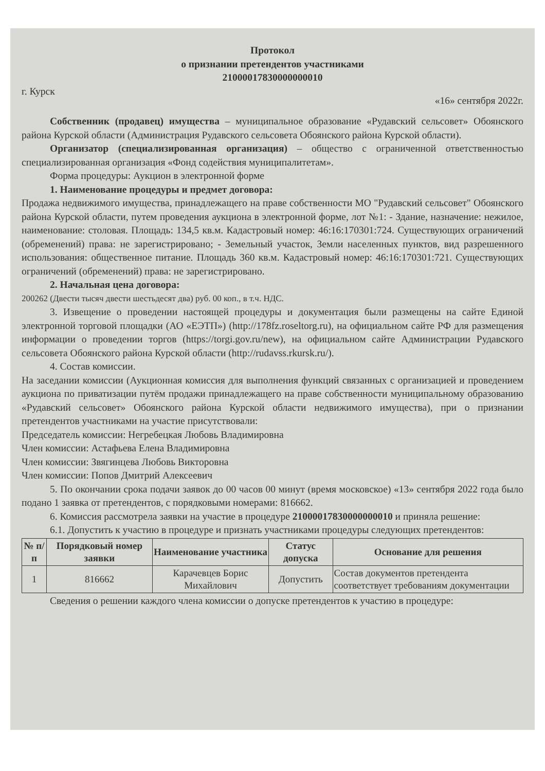Протокол
о признании претендентов участниками
21000017830000000010
г. Курск «16» сентября 2022г.
Собственник (продавец) имущества – муниципальное образование «Рудавский сельсовет» Обоянского района Курской области (Администрация Рудавского сельсовета Обоянского района Курской области).
Организатор (специализированная организация) – общество с ограниченной ответственностью специализированная организация «Фонд содействия муниципалитетам».
Форма процедуры: Аукцион в электронной форме
1. Наименование процедуры и предмет договора:
Продажа недвижимого имущества, принадлежащего на праве собственности МО "Рудавский сельсовет" Обоянского района Курской области, путем проведения аукциона в электронной форме, лот №1: - Здание, назначение: нежилое, наименование: столовая. Площадь: 134,5 кв.м. Кадастровый номер: 46:16:170301:724. Существующих ограничений (обременений) права: не зарегистрировано; - Земельный участок, Земли населенных пунктов, вид разрешенного использования: общественное питание. Площадь 360 кв.м. Кадастровый номер: 46:16:170301:721. Существующих ограничений (обременений) права: не зарегистрировано.
2. Начальная цена договора:
200262 (Двести тысяч двести шестьдесят два) руб. 00 коп., в т.ч. НДС.
3. Извещение о проведении настоящей процедуры и документация были размещены на сайте Единой электронной торговой площадки (АО «ЕЭТП») (http://178fz.roseltorg.ru), на официальном сайте РФ для размещения информации о проведении торгов (https://torgi.gov.ru/new), на официальном сайте Администрации Рудавского сельсовета Обоянского района Курской области (http://rudavss.rkursk.ru/).
4. Состав комиссии.
На заседании комиссии (Аукционная комиссия для выполнения функций связанных с организацией и проведением аукциона по приватизации путём продажи принадлежащего на праве собственности муниципальному образованию «Рудавский сельсовет» Обоянского района Курской области недвижимого имущества), при о признании претендентов участниками на участие присутствовали:
Председатель комиссии: Негребецкая Любовь Владимировна
Член комиссии: Астафьева Елена Владимировна
Член комиссии: Звягинцева Любовь Викторовна
Член комиссии: Попов Дмитрий Алексеевич
5. По окончании срока подачи заявок до 00 часов 00 минут (время московское) «13» сентября 2022 года было подано 1 заявка от претендентов, с порядковыми номерами: 816662.
6. Комиссия рассмотрела заявки на участие в процедуре 21000017830000000010 и приняла решение:
6.1. Допустить к участию в процедуре и признать участниками процедуры следующих претендентов:
| № п/п | Порядковый номер заявки | Наименование участника | Статус допуска | Основание для решения |
| --- | --- | --- | --- | --- |
| 1 | 816662 | Карачевцев Борис Михайлович | Допустить | Состав документов претендента соответствует требованиям документации |
Сведения о решении каждого члена комиссии о допуске претендентов к участию в процедуре: